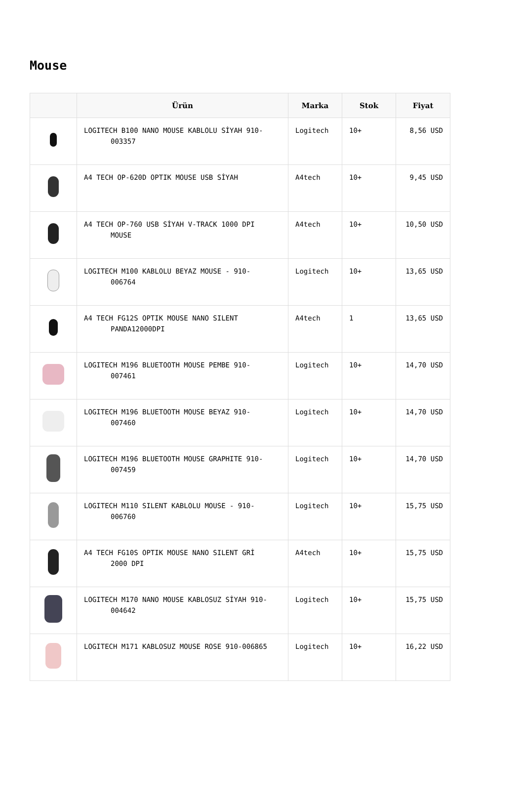Mouse
| | Ürün | Marka | Stok | Fiyat |
| --- | --- | --- | --- | --- |
| | LOGITECH B100 NANO MOUSE KABLOLU SİYAH 910- 003357 | Logitech | 10+ | 8,56 USD |
| | A4 TECH OP-620D OPTIK MOUSE USB SİYAH | A4tech | 10+ | 9,45 USD |
| | A4 TECH OP-760 USB SİYAH V-TRACK 1000 DPI MOUSE | A4tech | 10+ | 10,50 USD |
| | LOGITECH M100 KABLOLU BEYAZ MOUSE - 910- 006764 | Logitech | 10+ | 13,65 USD |
| | A4 TECH FG12S OPTIK MOUSE NANO SILENT PANDA12000DPI | A4tech | 1 | 13,65 USD |
| | LOGITECH M196 BLUETOOTH MOUSE PEMBE 910- 007461 | Logitech | 10+ | 14,70 USD |
| | LOGITECH M196 BLUETOOTH MOUSE BEYAZ 910- 007460 | Logitech | 10+ | 14,70 USD |
| | LOGITECH M196 BLUETOOTH MOUSE GRAPHITE 910- 007459 | Logitech | 10+ | 14,70 USD |
| | LOGITECH M110 SILENT KABLOLU MOUSE - 910- 006760 | Logitech | 10+ | 15,75 USD |
| | A4 TECH FG10S OPTIK MOUSE NANO SILENT GRİ 2000 DPI | A4tech | 10+ | 15,75 USD |
| | LOGITECH M170 NANO MOUSE KABLOSUZ SİYAH 910- 004642 | Logitech | 10+ | 15,75 USD |
| | LOGITECH M171 KABLOSUZ MOUSE ROSE 910-006865 | Logitech | 10+ | 16,22 USD |